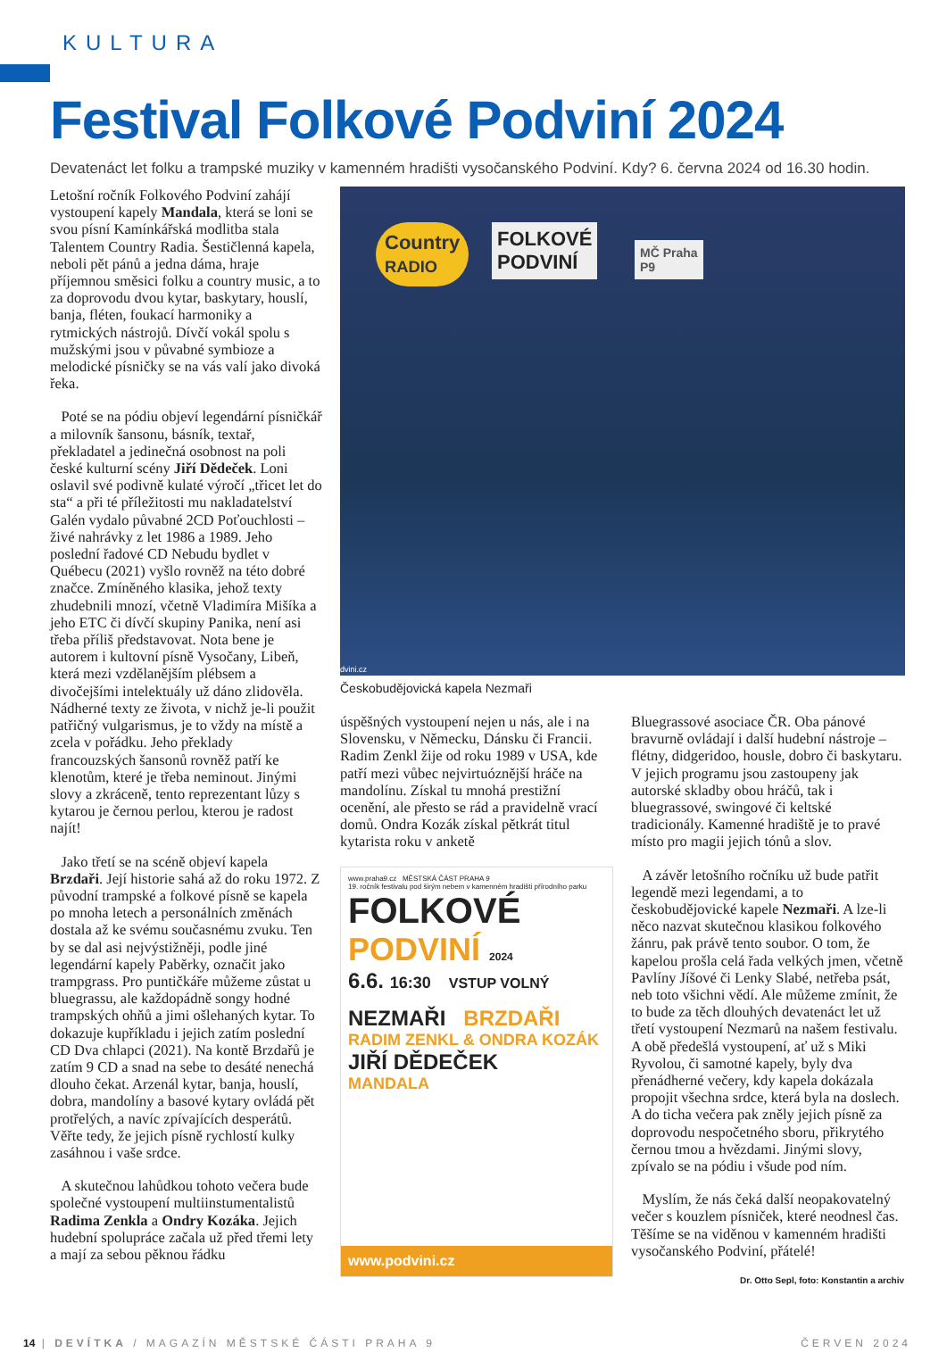KULTURA
Festival Folkové Podviní 2024
Devatenáct let folku a trampské muziky v kamenném hradišti vysočanského Podviní. Kdy? 6. června 2024 od 16.30 hodin.
Letošní ročník Folkového Podviní zahájí vystoupení kapely Mandala, která se loni se svou písní Kamínkářská modlitba stala Talentem Country Radia. Šestičlenná kapela, neboli pět pánů a jedna dáma, hraje příjemnou směsici folku a country music, a to za doprovodu dvou kytar, baskytary, houslí, banja, fléten, foukací harmoniky a rytmických nástrojů. Dívčí vokál spolu s mužskými jsou v půvabné symbioze a melodické písničky se na vás valí jako divoká řeka.
Poté se na pódiu objeví legendární písničkář a milovník šansonu, básník, textař, překladatel a jedinečná osobnost na poli české kulturní scény Jiří Dědeček. Loni oslavil své podivně kulaté výročí „třicet let do sta“ a při té příležitosti mu nakladatelství Galén vydalo půvabné 2CD Poťouchlosti – živé nahrávky z let 1986 a 1989. Jeho poslední řadové CD Nebudu bydlet v Québecu (2021) vyšlo rovněž na této dobré značce. Zmíněného klasika, jehož texty zhudebnili mnozí, včetně Vladimíra Mišíka a jeho ETC či dívčí skupiny Panika, není asi třeba příliš představovat. Nota bene je autorem i kultovní písně Vysočany, Libeň, která mezi vzdělanějším plébsem a divočejšími intelektuály už dáno zlidověla. Nádherné texty ze života, v nichž je-li použit patřičný vulgarismus, je to vždy na místě a zcela v pořádku. Jeho překlady francouzských šansonů rovněž patří ke klenotům, které je třeba neminout. Jinými slovy a zkráceně, tento reprezentant lůzy s kytarou je černou perlou, kterou je radost najít!
Jako třetí se na scéně objeví kapela Brzdaři. Její historie sahá až do roku 1972. Z původní trampské a folkové písně se kapela po mnoha letech a personálních změnách dostala až ke svému současnému zvuku. Ten by se dal asi nejvýstižněji, podle jiné legendární kapely Paběrky, označit jako trampgrass. Pro puntičkáře můžeme zůstat u bluegrassu, ale každopádně songy hodné trampských ohňů a jimi ošlehaných kytar. To dokazuje kupříkladu i jejich zatím poslední CD Dva chlapci (2021). Na kontě Brzdařů je zatím 9 CD a snad na sebe to desáté nenechá dlouho čekat. Arzenál kytar, banja, houslí, dobra, mandolíny a basové kytary ovládá pět protřelých, a navíc zpívajících desperátů. Věřte tedy, že jejich písně rychlostí kulky zasáhnou i vaše srdce.
A skutečnou lahůdkou tohoto večera bude společné vystoupení multiinstumentalistů Radima Zenkla a Ondry Kozáka. Jejich hudební spolupráce začala už před třemi lety a mají za sebou pěknou řádku
Country
RADIO
FOLKOVÉ
PODVINÍ MČ Praha
P9
dvini.cz
Českobudějovická kapela Nezmaři
úspěšných vystoupení nejen u nás, ale i na Slovensku, v Německu, Dánsku či Francii. Radim Zenkl žije od roku 1989 v USA, kde patří mezi vůbec nejvirtuóznější hráče na mandolínu. Získal tu mnohá prestižní ocenění, ale přesto se rád a pravidelně vrací domů. Ondra Kozák získal pětkrát titul kytarista roku v anketě
www.praha9.cz MĚSTSKÁ ČÁST PRAHA 9
19. ročník festivalu pod širým nebem v kamenném hradišti přírodního parku
FOLKOVÉ
PODVINÍ 2024
6.6. 16:30 VSTUP VOLNÝ
NEZMAŘI BRZDAŘI
RADIM ZENKL & ONDRA KOZÁK
JIŘÍ DĚDEČEK
MANDALA
www.podvini.cz
Bluegrassové asociace ČR. Oba pánové bravurně ovládají i další hudební nástroje – flétny, didgeridoo, housle, dobro či baskytaru. V jejich programu jsou zastoupeny jak autorské skladby obou hráčů, tak i bluegrassové, swingové či keltské tradicionály. Kamenné hradiště je to pravé místo pro magii jejich tónů a slov.
A závěr letošního ročníku už bude patřit legendě mezi legendami, a to českobudějovické kapele Nezmaři. A lze-li něco nazvat skutečnou klasikou folkového žánru, pak právě tento soubor. O tom, že kapelou prošla celá řada velkých jmen, včetně Pavlíny Jíšové či Lenky Slabé, netřeba psát, neb toto všichni vědí. Ale můžeme zmínit, že to bude za těch dlouhých devatenáct let už třetí vystoupení Nezmarů na našem festivalu. A obě předešlá vystoupení, ať už s Miki Ryvolou, či samotné kapely, byly dva přenádherné večery, kdy kapela dokázala propojit všechna srdce, která byla na doslech. A do ticha večera pak zněly jejich písně za doprovodu nespočetného sboru, přikrytého černou tmou a hvězdami. Jinými slovy, zpívalo se na pódiu i všude pod ním.
Myslím, že nás čeká další neopakovatelný večer s kouzlem písniček, které neodnesl čas. Těšíme se na viděnou v kamenném hradišti vysočanského Podviní, přátelé!
Dr. Otto Sepl, foto: Konstantin a archiv
14 | DEVÍTKA / MAGAZÍN MĚSTSKÉ ČÁSTI PRAHA 9 ČERVEN 2024